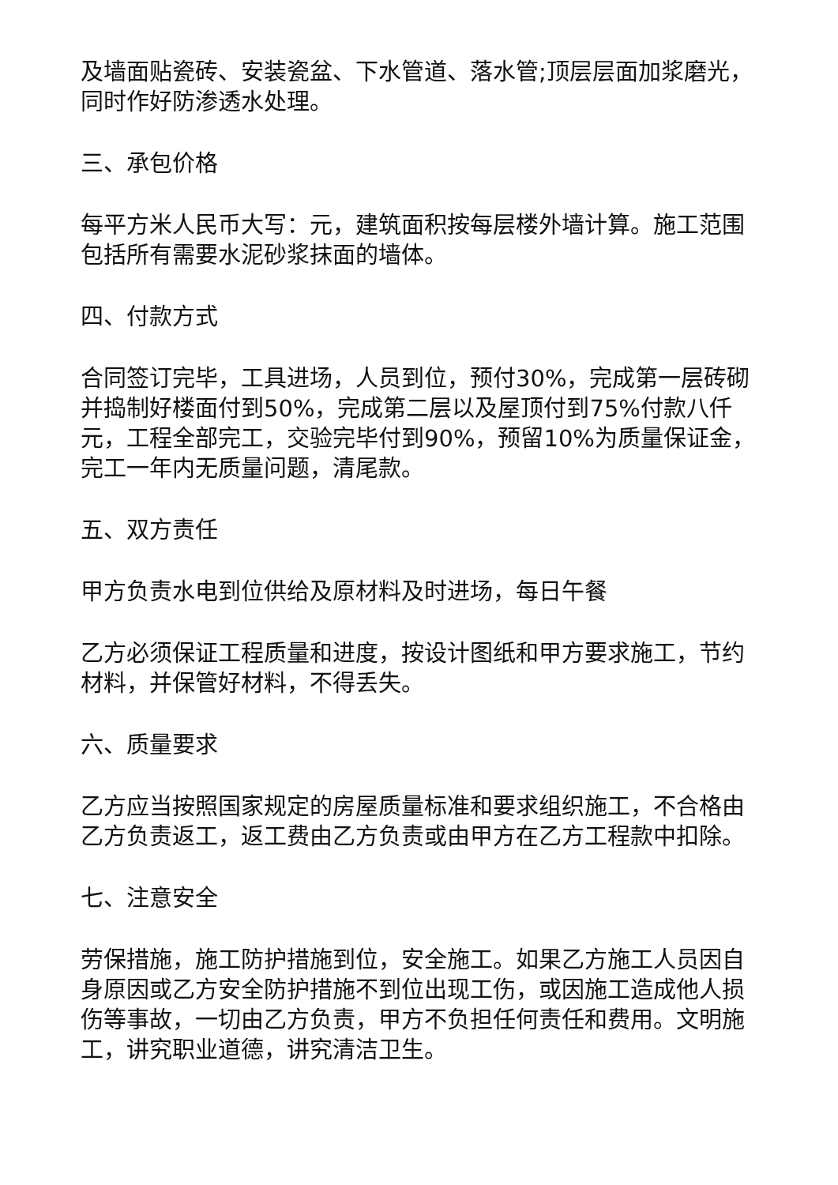及墙面贴瓷砖、安装瓷盆、下水管道、落水管;顶层层面加浆磨光，同时作好防渗透水处理。
三、承包价格
每平方米人民币大写：元，建筑面积按每层楼外墙计算。施工范围包括所有需要水泥砂浆抹面的墙体。
四、付款方式
合同签订完毕，工具进场，人员到位，预付30%，完成第一层砖砌并捣制好楼面付到50%，完成第二层以及屋顶付到75%付款八仟元，工程全部完工，交验完毕付到90%，预留10%为质量保证金，完工一年内无质量问题，清尾款。
五、双方责任
甲方负责水电到位供给及原材料及时进场，每日午餐
乙方必须保证工程质量和进度，按设计图纸和甲方要求施工，节约材料，并保管好材料，不得丢失。
六、质量要求
乙方应当按照国家规定的房屋质量标准和要求组织施工，不合格由乙方负责返工，返工费由乙方负责或由甲方在乙方工程款中扣除。
七、注意安全
劳保措施，施工防护措施到位，安全施工。如果乙方施工人员因自身原因或乙方安全防护措施不到位出现工伤，或因施工造成他人损伤等事故，一切由乙方负责，甲方不负担任何责任和费用。文明施工，讲究职业道德，讲究清洁卫生。